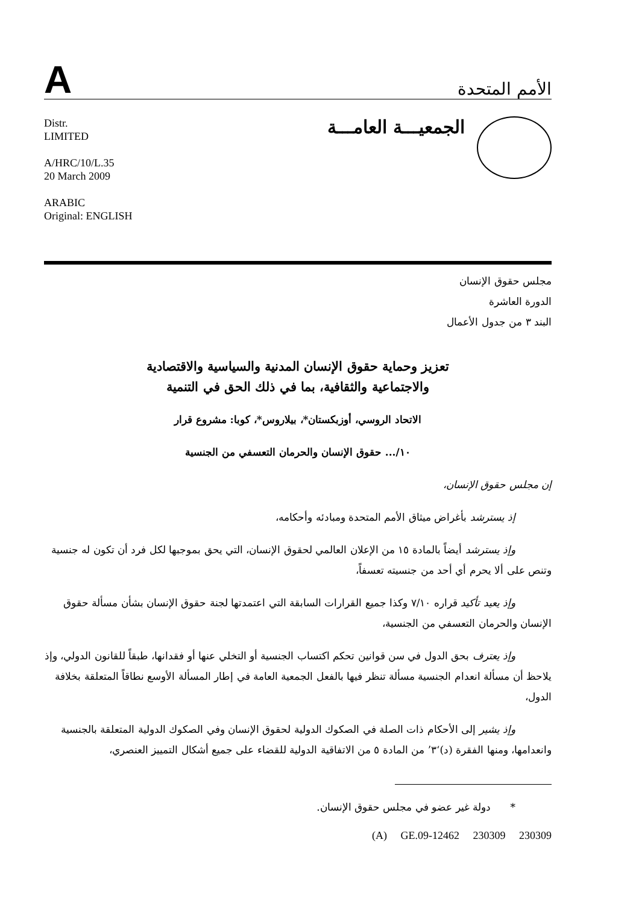A
الأمم المتحدة
Distr.
LIMITED
A/HRC/10/L.35
20 March 2009
ARABIC
Original: ENGLISH
الجمعيـــة العامـــة
مجلس حقوق الإنسان
الدورة العاشرة
البند ٣ من جدول الأعمال
تعزيز وحماية حقوق الإنسان المدنية والسياسية والاقتصادية
والاجتماعية والثقافية، بما في ذلك الحق في التنمية
الاتحاد الروسي، أوزبكستان*، بيلاروس*، كوبا: مشروع قرار
١٠/... حقوق الإنسان والحرمان التعسفي من الجنسية
إن مجلس حقوق الإنسان،
إذ يسترشد بأغراض ميثاق الأمم المتحدة ومبادئه وأحكامه،
وإذ يسترشد أيضاً بالمادة ١٥ من الإعلان العالمي لحقوق الإنسان، التي يحق بموجبها لكل فرد أن تكون له جنسية وتنص على ألا يحرم أي أحد من جنسيته تعسفاً،
وإذ يعيد تأكيد قراره ٧/١٠ وكذا جميع القرارات السابقة التي اعتمدتها لجنة حقوق الإنسان بشأن مسألة حقوق الإنسان والحرمان التعسفي من الجنسية،
وإذ يعترف بحق الدول في سن قوانين تحكم اكتساب الجنسية أو التخلي عنها أو فقدانها، طبقاً للقانون الدولي، وإذ يلاحظ أن مسألة انعدام الجنسية مسألة تنظر فيها بالفعل الجمعية العامة في إطار المسألة الأوسع نطاقاً المتعلقة بخلافة الدول،
وإذ يشير إلى الأحكام ذات الصلة في الصكوك الدولية لحقوق الإنسان وفي الصكوك الدولية المتعلقة بالجنسية وانعدامها، ومنها الفقرة (د)‘٣’ من المادة ٥ من الاتفاقية الدولية للقضاء على جميع أشكال التمييز العنصري،
* دولة غير عضو في مجلس حقوق الإنسان.
(A) GE.09-12462 230309 230309